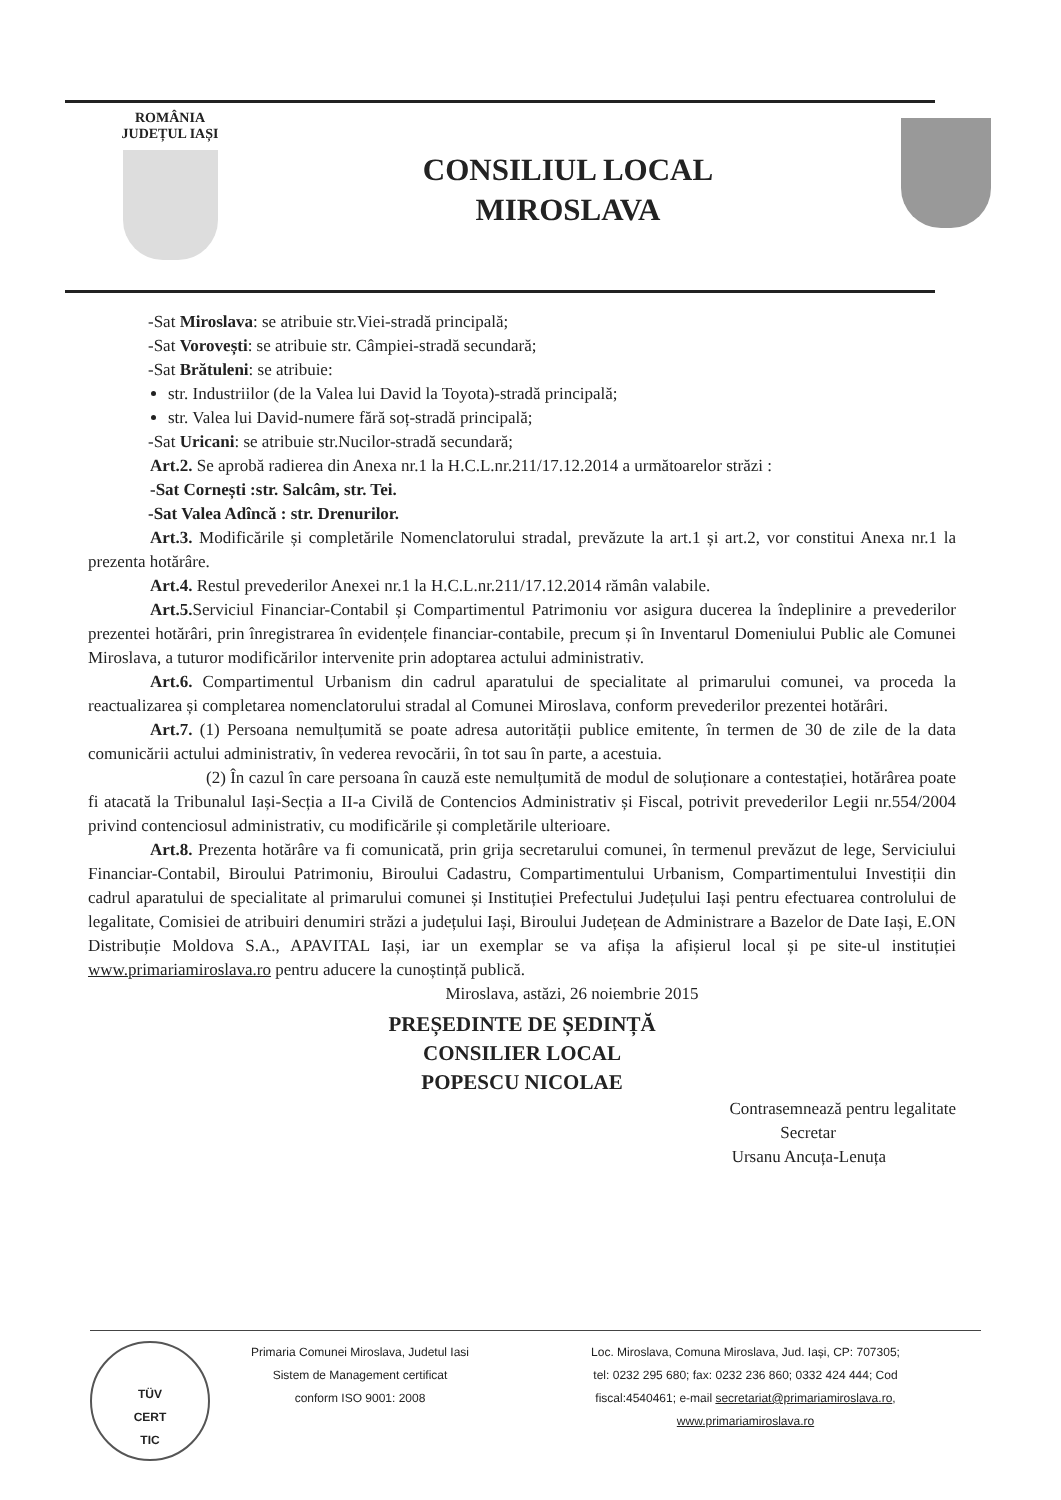ROMÂNIA
JUDEȚUL IAȘI
CONSILIUL LOCAL
MIROSLAVA
-Sat Miroslava: se atribuie str.Viei-stradă principală;
-Sat Vorovești: se atribuie str. Câmpiei-stradă secundară;
-Sat Brătuleni: se atribuie:
str. Industriilor (de la Valea lui David la Toyota)-stradă principală;
str. Valea lui David-numere fără soț-stradă principală;
-Sat Uricani: se atribuie str.Nucilor-stradă secundară;
Art.2. Se aprobă radierea din Anexa nr.1 la H.C.L.nr.211/17.12.2014 a următoarelor străzi :
-Sat Cornești :str. Salcâm, str. Tei.
-Sat Valea Adîncă : str. Drenurilor.
Art.3. Modificările și completările Nomenclatorului stradal, prevăzute la art.1 și art.2, vor constitui Anexa nr.1 la prezenta hotărâre.
Art.4. Restul prevederilor Anexei nr.1 la H.C.L.nr.211/17.12.2014 rămân valabile.
Art.5. Serviciul Financiar-Contabil și Compartimentul Patrimoniu vor asigura ducerea la îndeplinire a prevederilor prezentei hotărâri, prin înregistrarea în evidențele financiar-contabile, precum și în Inventarul Domeniului Public ale Comunei Miroslava, a tuturor modificărilor intervenite prin adoptarea actului administrativ.
Art.6. Compartimentul Urbanism din cadrul aparatului de specialitate al primarului comunei, va proceda la reactualizarea și completarea nomenclatorului stradal al Comunei Miroslava, conform prevederilor prezentei hotărâri.
Art.7. (1) Persoana nemulțumită se poate adresa autorității publice emitente, în termen de 30 de zile de la data comunicării actului administrativ, în vederea revocării, în tot sau în parte, a acestuia.
(2) În cazul în care persoana în cauză este nemulțumită de modul de soluționare a contestației, hotărârea poate fi atacată la Tribunalul Iași-Secția a II-a Civilă de Contencios Administrativ și Fiscal, potrivit prevederilor Legii nr.554/2004 privind contenciosul administrativ, cu modificările și completările ulterioare.
Art.8. Prezenta hotărâre va fi comunicată, prin grija secretarului comunei, în termenul prevăzut de lege, Serviciului Financiar-Contabil, Biroului Patrimoniu, Biroului Cadastru, Compartimentului Urbanism, Compartimentului Investiții din cadrul aparatului de specialitate al primarului comunei și Instituției Prefectului Județului Iași pentru efectuarea controlului de legalitate, Comisiei de atribuiri denumiri străzi a județului Iași, Biroului Județean de Administrare a Bazelor de Date Iași, E.ON Distribuție Moldova S.A., APAVITAL Iași, iar un exemplar se va afișa la afișierul local și pe site-ul instituției www.primariamiroslava.ro pentru aducere la cunoștință publică.
Miroslava, astăzi, 26 noiembrie 2015
PREȘEDINTE DE ȘEDINȚĂ
CONSILIER LOCAL
POPESCU NICOLAE
Contrasemnează pentru legalitate
Secretar
Ursanu Ancuța-Lenuța
TÜV
CERT
TIC
Primaria Comunei Miroslava, Judetul Iasi
Sistem de Management certificat
conform ISO 9001: 2008
Loc. Miroslava, Comuna Miroslava, Jud. Iași, CP: 707305;
tel: 0232 295 680; fax: 0232 236 860; 0332 424 444; Cod
fiscal:4540461; e-mail secretariat@primariamiroslava.ro,
www.primariamiroslava.ro